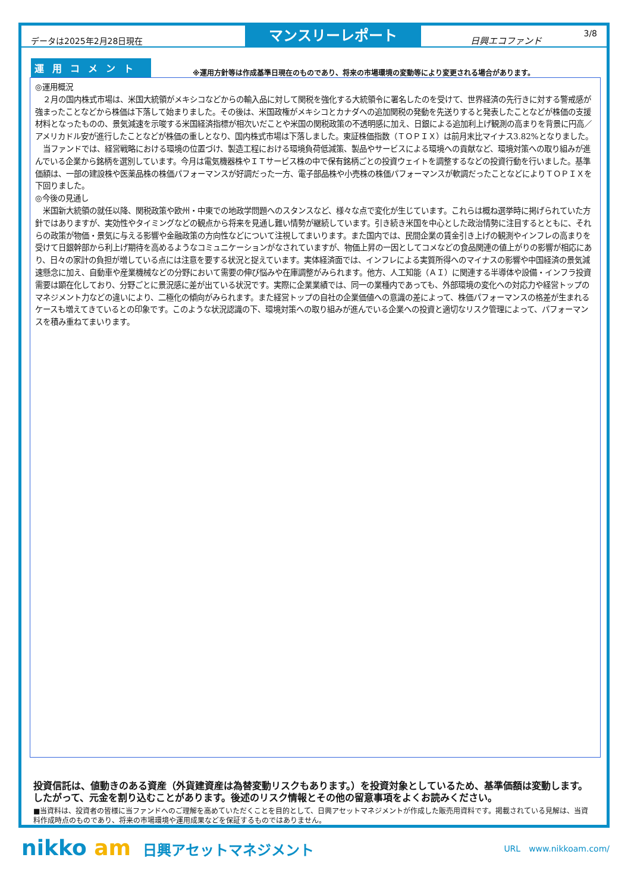データは2025年2月28日現在
マンスリーレポート
日興エコファンド
3/8
運用コメント
※運用方針等は作成基準日現在のものであり、将来の市場環境の変動等により変更される場合があります。
◎運用概況
　２月の国内株式市場は、米国大統領がメキシコなどからの輸入品に対して関税を強化する大統領令に署名したのを受けて、世界経済の先行きに対する警戒感が強まったことなどから株価は下落して始まりました。その後は、米国政権がメキシコとカナダへの追加関税の発動を先送りすると発表したことなどが株価の支援材料となったものの、景気減速を示唆する米国経済指標が相次いだことや米国の関税政策の不透明感に加え、日銀による追加利上げ観測の高まりを背景に円高／アメリカドル安が進行したことなどが株価の重しとなり、国内株式市場は下落しました。東証株価指数（ＴＯＰＩＸ）は前月末比マイナス3.82%となりました。
　当ファンドでは、経営戦略における環境の位置づけ、製造工程における環境負荷低減策、製品やサービスによる環境への貢献など、環境対策への取り組みが進んでいる企業から銘柄を選別しています。今月は電気機器株やＩＴサービス株の中で保有銘柄ごとの投資ウェイトを調整するなどの投資行動を行いました。基準価額は、一部の建設株や医薬品株の株価パフォーマンスが好調だった一方、電子部品株や小売株の株価パフォーマンスが軟調だったことなどによりＴＯＰＩＸを下回りました。
◎今後の見通し
　米国新大統領の就任以降、関税政策や欧州・中東での地政学問題へのスタンスなど、様々な点で変化が生じています。これらは概ね選挙時に掲げられていた方針ではありますが、実効性やタイミングなどの観点から将来を見通し難い情勢が継続しています。引き続き米国を中心とした政治情勢に注目するとともに、それらの政策が物価・景気に与える影響や金融政策の方向性などについて注視してまいります。また国内では、民間企業の賃金引き上げの観測やインフレの高まりを受けて日銀幹部から利上げ期待を高めるようなコミュニケーションがなされていますが、物価上昇の一因としてコメなどの食品関連の値上がりの影響が相応にあり、日々の家計の負担が増している点には注意を要する状況と捉えています。実体経済面では、インフレによる実質所得へのマイナスの影響や中国経済の景気減速懸念に加え、自動車や産業機械などの分野において需要の伸び悩みや在庫調整がみられます。他方、人工知能（ＡＩ）に関連する半導体や設備・インフラ投資需要は顕在化しており、分野ごとに景況感に差が出ている状況です。実際に企業業績では、同一の業種内であっても、外部環境の変化への対応力や経営トップのマネジメント力などの違いにより、二極化の傾向がみられます。また経営トップの自社の企業価値への意識の差によって、株価パフォーマンスの格差が生まれるケースも増えてきているとの印象です。このような状況認識の下、環境対策への取り組みが進んでいる企業への投資と適切なリスク管理によって、パフォーマンスを積み重ねてまいります。
投資信託は、値動きのある資産（外貨建資産は為替変動リスクもあります。）を投資対象としているため、基準価額は変動します。したがって、元金を割り込むことがあります。後述のリスク情報とその他の留意事項をよくお読みください。
■当資料は、投資者の皆様に当ファンドへのご理解を高めていただくことを目的として、日興アセットマネジメントが作成した販売用資料です。掲載されている見解は、当資料作成時点のものであり、将来の市場環境や運用成果などを保証するものではありません。
nikko am 日興アセットマネジメント
URL　www.nikkoam.com/